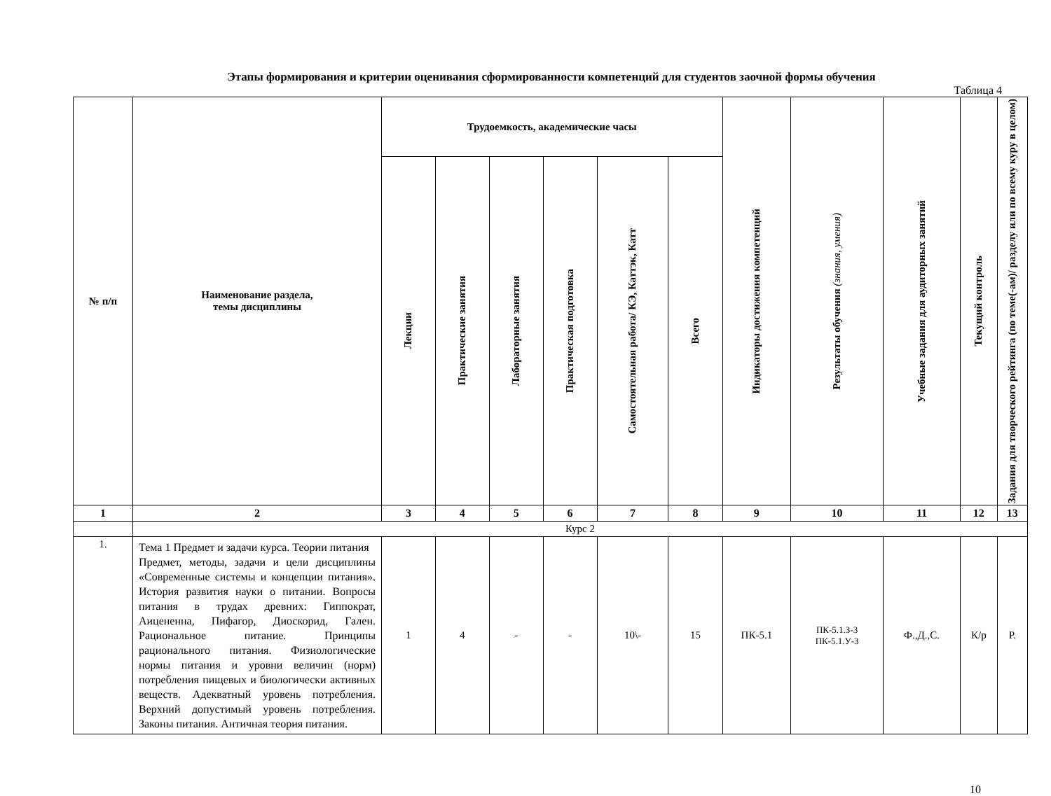Этапы формирования и критерии оценивания сформированности компетенций для студентов заочной формы обучения
Таблица 4
| № п/п | Наименование раздела, темы дисциплины | Трудоемкость, академические часы | | | | | | Индикаторы достижения компетенций | Результаты обучения (знания, умения) | Учебные задания для аудиторных занятий | Текущий контроль | Задания для творческого рейтинга (по теме(-ам)/ разделу или по всему куру в целом) |
| --- | --- | --- | --- | --- | --- | --- | --- | --- | --- | --- | --- | --- |
| | | Лекции | Практические занятия | Лабораторные занятия | Практическая подготовка | Самостоятельная работа/ КЭ, Каттэк, Катт | Всего | | | | | |
| 1 | 2 | 3 | 4 | 5 | 6 | 7 | 8 | 9 | 10 | 11 | 12 | 13 |
| | Курс 2 | | | | | | | | | | | |
| 1. | Тема 1 Предмет и задачи курса. Теории питания Предмет, методы, задачи и цели дисциплины «Современные системы и концепции питания». История развития науки о питании. Вопросы питания в трудах древних: Гиппократ, Аицененна, Пифагор, Диоскорид, Гален. Рациональное питание. Принципы рационального питания. Физиологические нормы питания и уровни величин (норм) потребления пищевых и биологически активных веществ. Адекватный уровень потребления. Верхний допустимый уровень потребления. Законы питания. Античная теория питания. | 1 | 4 | - | - | 10\- | 15 | ПК-5.1 | ПК-5.1.З-3 ПК-5.1.У-3 | Ф.,Д.,С. | К/р | Р. |
10